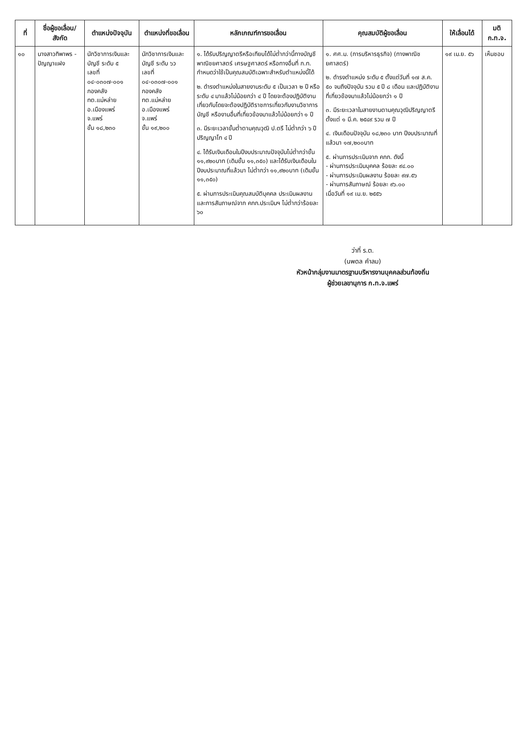| ที่ | ชื่อผู้ขอเลื่อน/ สังกัด | ตำแหน่งปัจจุบัน | ตำแหน่งที่ขอเลื่อน | หลักเกณฑ์การขอเลื่อน | คุณสมบัติผู้ขอเลื่อน | ให้เลื่อนได้ | มติ ก.ท.จ. |
| --- | --- | --- | --- | --- | --- | --- | --- |
| ๑๐ | นางสาวทิพาพร - ปัญญาแฝง | นักวิชาการเงินและบัญชี ระดับ ๕ เลขที่ ๐๔-๐๓๐๗-๐๐๑ กองคลัง ทต.แม่หล่าย อ.เมืองแพร่ จ.แพร่ ขั้น ๑๘,๒๓๐ | นักวิชาการเงินและบัญชี ระดับ ๖ว เลขที่ ๐๔-๐๓๐๗-๐๐๑ กองคลัง ทต.แม่หล่าย อ.เมืองแพร่ จ.แพร่ ขั้น ๑๙,๒๐๐ | ๑. ได้รับปริญญาตรีหรือเทียบได้ไม่ต่ำกว่านี้ทางบัญชี พาณิชยศาสตร์ เศรษฐศาสตร์ หรือทางอื่นที่ ก.ท. กำหนดว่าใช้เป็นคุณสมบัติเฉพาะสำหรับตำแหน่งนี้ได้ ๒. ดำรงตำแหน่งในสายงานระดับ ๕ เป็นเวลา ๒ ปี หรือระดับ ๔ มาแล้วไม่น้อยกว่า ๔ ปี โดยจะต้องปฏิบัติงานเกี่ยวกับโดยจะต้องปฏิบัติราชการเกี่ยวกับงานวิชาการบัญชี หรืองานอื่นที่เกี่ยวข้องมาแล้วไม่น้อยกว่า ๑ ปี ๓. มีระยะเวลาขั้นต่ำตามคุณวุฒิ ป.ตรี ไม่ต่ำกว่า ๖ ปี ปริญญาโท ๔ ปี ๔. ได้รับเงินเดือนในปีงบประมาณปัจจุบันไม่ต่ำกว่าขั้น ๑๑,๙๒๐บาท (เดิมขั้น ๑๑,๓๕๐) และได้รับเงินเดือนในปีงบประมาณที่แล้วมา ไม่ต่ำกว่า ๑๑,๙๒๐บาท (เดิมขั้น ๑๑,๓๕๐) ๕. ผ่านการประเมินคุณสมบัติบุคคล ประเมินผลงาน และการสัมภาษณ์จาก คกก.ประเมินฯ ไม่ต่ำกว่าร้อยละ ๖๐ | ๑. ศศ.ม. (การบริหารธุรกิจ) (ทางพาณิชยศาสตร์) ๒. ดำรงตำแหน่ง ระดับ ๕ ตั้งแต่วันที่ ๑๗ ส.ค. ๕๐ จนถึงปัจจุบัน รวม ๕ ปี ๘ เดือน และปฏิบัติงานที่เกี่ยวข้องมาแล้วไม่น้อยกว่า ๑ ปี ๓. มีระยะเวลาในสายงานตามคุณวุฒิปริญญาตรี ตั้งแต่ ๑ มี.ค. ๒๕๔๙ รวม ๗ ปี ๔. เงินเดือนปัจจุบัน ๑๘,๒๓๐ บาท ปีงบประมาณที่แล้วมา ๑๗,๒๐๐บาท ๕. ผ่านการประเมินจาก คกก. ดังนี้ - ผ่านการประเมินบุคคล ร้อยละ ๙๔.๐๐ - ผ่านการประเมินผลงาน ร้อยละ ๙๗.๕๖ - ผ่านการสัมภาษณ์ ร้อยละ ๙๖.๐๐ เมื่อวันที่ ๑๙ เม.ย. ๒๕๕๖ | ๑๙ เม.ย. ๕๖ | เห็นชอบ |
ว่าที่ ร.ต.
(นพดล คำลม)
หัวหน้ากลุ่มงานมาตรฐานบริหารงานบุคคลส่วนท้องถิ่น
ผู้ช่วยเลขานุการ ก.ท.จ.แพร่